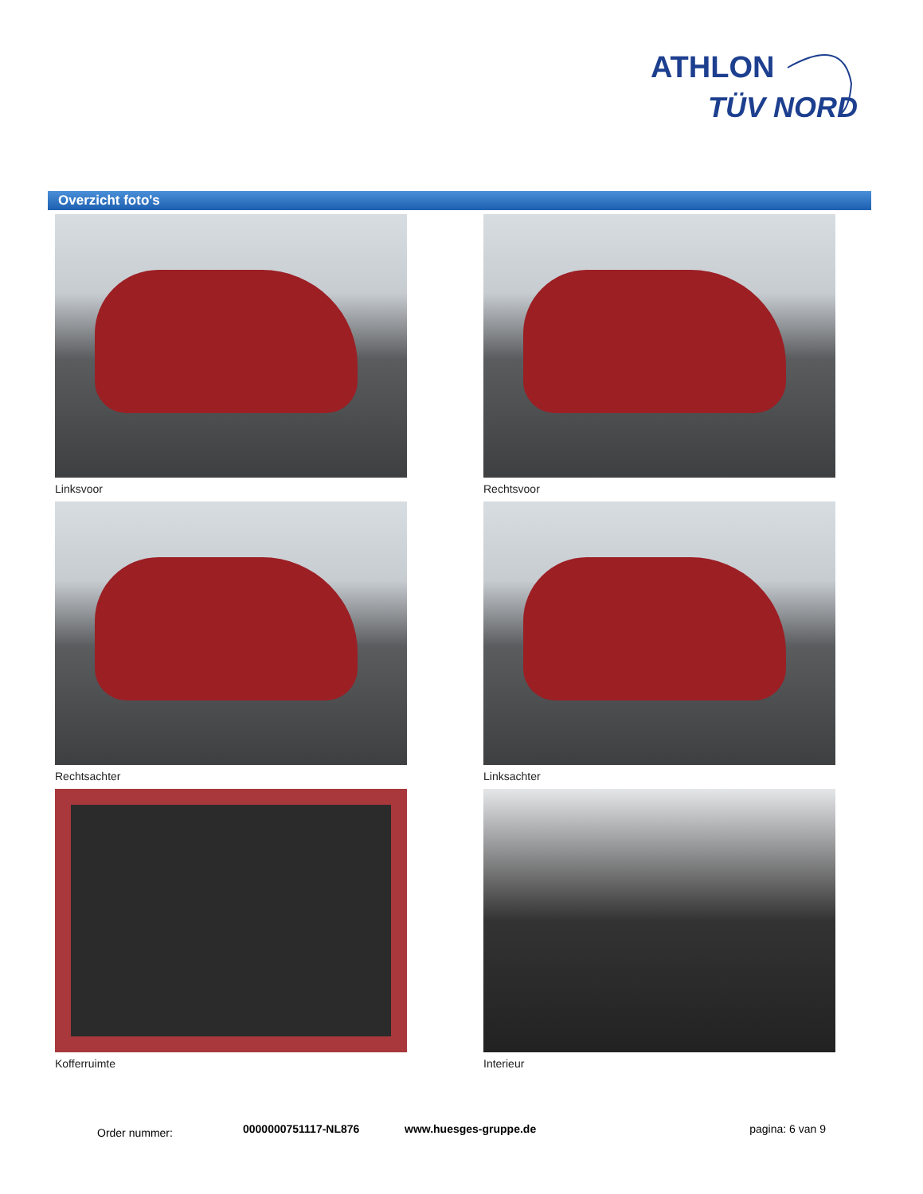ATHLON
TÜV NORD
Overzicht foto's
Linksvoor
Rechtsvoor
Rechtsachter
Linksachter
Kofferruimte
Interieur
Order nummer: 0000000751117-NL876 www.huesges-gruppe.de pagina: 6 van 9